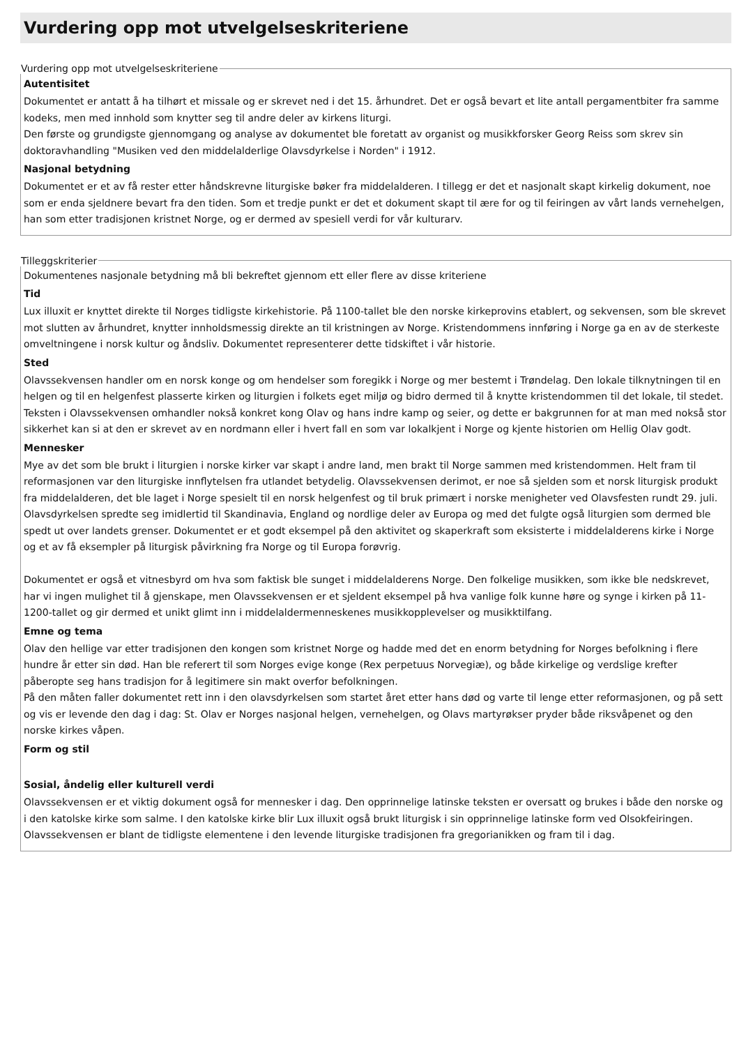Vurdering opp mot utvelgelseskriteriene
Vurdering opp mot utvelgelseskriteriene
Autentisitet
Dokumentet er antatt å ha tilhørt et missale og er skrevet ned i det 15. århundret. Det er også bevart et lite antall pergamentbiter fra samme kodeks, men med innhold som knytter seg til andre deler av kirkens liturgi.
Den første og grundigste gjennomgang og analyse av dokumentet ble foretatt av organist og musikkforsker Georg Reiss som skrev sin doktoravhandling "Musiken ved den middelalderlige Olavsdyrkelse i Norden" i 1912.
Nasjonal betydning
Dokumentet er et av få rester etter håndskrevne liturgiske bøker fra middelalderen. I tillegg er det et nasjonalt skapt kirkelig dokument, noe som er enda sjeldnere bevart fra den tiden. Som et tredje punkt er det et dokument skapt til ære for og til feiringen av vårt lands vernehelgen, han som etter tradisjonen kristnet Norge, og er dermed av spesiell verdi for vår kulturarv.
Tilleggskriterier
Dokumentenes nasjonale betydning må bli bekreftet gjennom ett eller flere av disse kriteriene
Tid
Lux illuxit er knyttet direkte til Norges tidligste kirkehistorie. På 1100-tallet ble den norske kirkeprovins etablert, og sekvensen, som ble skrevet mot slutten av århundret, knytter innholdsmessig direkte an til kristningen av Norge. Kristendommens innføring i Norge ga en av de sterkeste omveltningene i norsk kultur og åndsliv. Dokumentet representerer dette tidskiftet i vår historie.
Sted
Olavssekvensen handler om en norsk konge og om hendelser som foregikk i Norge og mer bestemt i Trøndelag. Den lokale tilknytningen til en helgen og til en helgenfest plasserte kirken og liturgien i folkets eget miljø og bidro dermed til å knytte kristendommen til det lokale, til stedet.
Teksten i Olavssekvensen omhandler nokså konkret kong Olav og hans indre kamp og seier, og dette er bakgrunnen for at man med nokså stor sikkerhet kan si at den er skrevet av en nordmann eller i hvert fall en som var lokalkjent i Norge og kjente historien om Hellig Olav godt.
Mennesker
Mye av det som ble brukt i liturgien i norske kirker var skapt i andre land, men brakt til Norge sammen med kristendommen. Helt fram til reformasjonen var den liturgiske innflytelsen fra utlandet betydelig. Olavssekvensen derimot, er noe så sjelden som et norsk liturgisk produkt fra middelalderen, det ble laget i Norge spesielt til en norsk helgenfest og til bruk primært i norske menigheter ved Olavsfesten rundt 29. juli.
Olavsdyrkelsen spredte seg imidlertid til Skandinavia, England og nordlige deler av Europa og med det fulgte også liturgien som dermed ble spedt ut over landets grenser. Dokumentet er et godt eksempel på den aktivitet og skaperkraft som eksisterte i middelalderens kirke i Norge og et av få eksempler på liturgisk påvirkning fra Norge og til Europa forøvrig.
Dokumentet er også et vitnesbyrd om hva som faktisk ble sunget i middelalderens Norge. Den folkelige musikken, som ikke ble nedskrevet, har vi ingen mulighet til å gjenskape, men Olavssekvensen er et sjeldent eksempel på hva vanlige folk kunne høre og synge i kirken på 11-1200-tallet og gir dermed et unikt glimt inn i middelaldermenneskenes musikkopplevelser og musikktilfang.
Emne og tema
Olav den hellige var etter tradisjonen den kongen som kristnet Norge og hadde med det en enorm betydning for Norges befolkning i flere hundre år etter sin død. Han ble referert til som Norges evige konge (Rex perpetuus Norvegiæ), og både kirkelige og verdslige krefter påberopte seg hans tradisjon for å legitimere sin makt overfor befolkningen.
På den måten faller dokumentet rett inn i den olavsdyrkelsen som startet året etter hans død og varte til lenge etter reformasjonen, og på sett og vis er levende den dag i dag: St. Olav er Norges nasjonal helgen, vernehelgen, og Olavs martyrøkser pryder både riksvåpenet og den norske kirkes våpen.
Form og stil
Sosial, åndelig eller kulturell verdi
Olavssekvensen er et viktig dokument også for mennesker i dag. Den opprinnelige latinske teksten er oversatt og brukes i både den norske og i den katolske kirke som salme. I den katolske kirke blir Lux illuxit også brukt liturgisk i sin opprinnelige latinske form ved Olsokfeiringen. Olavssekvensen er blant de tidligste elementene i den levende liturgiske tradisjonen fra gregorianikken og fram til i dag.